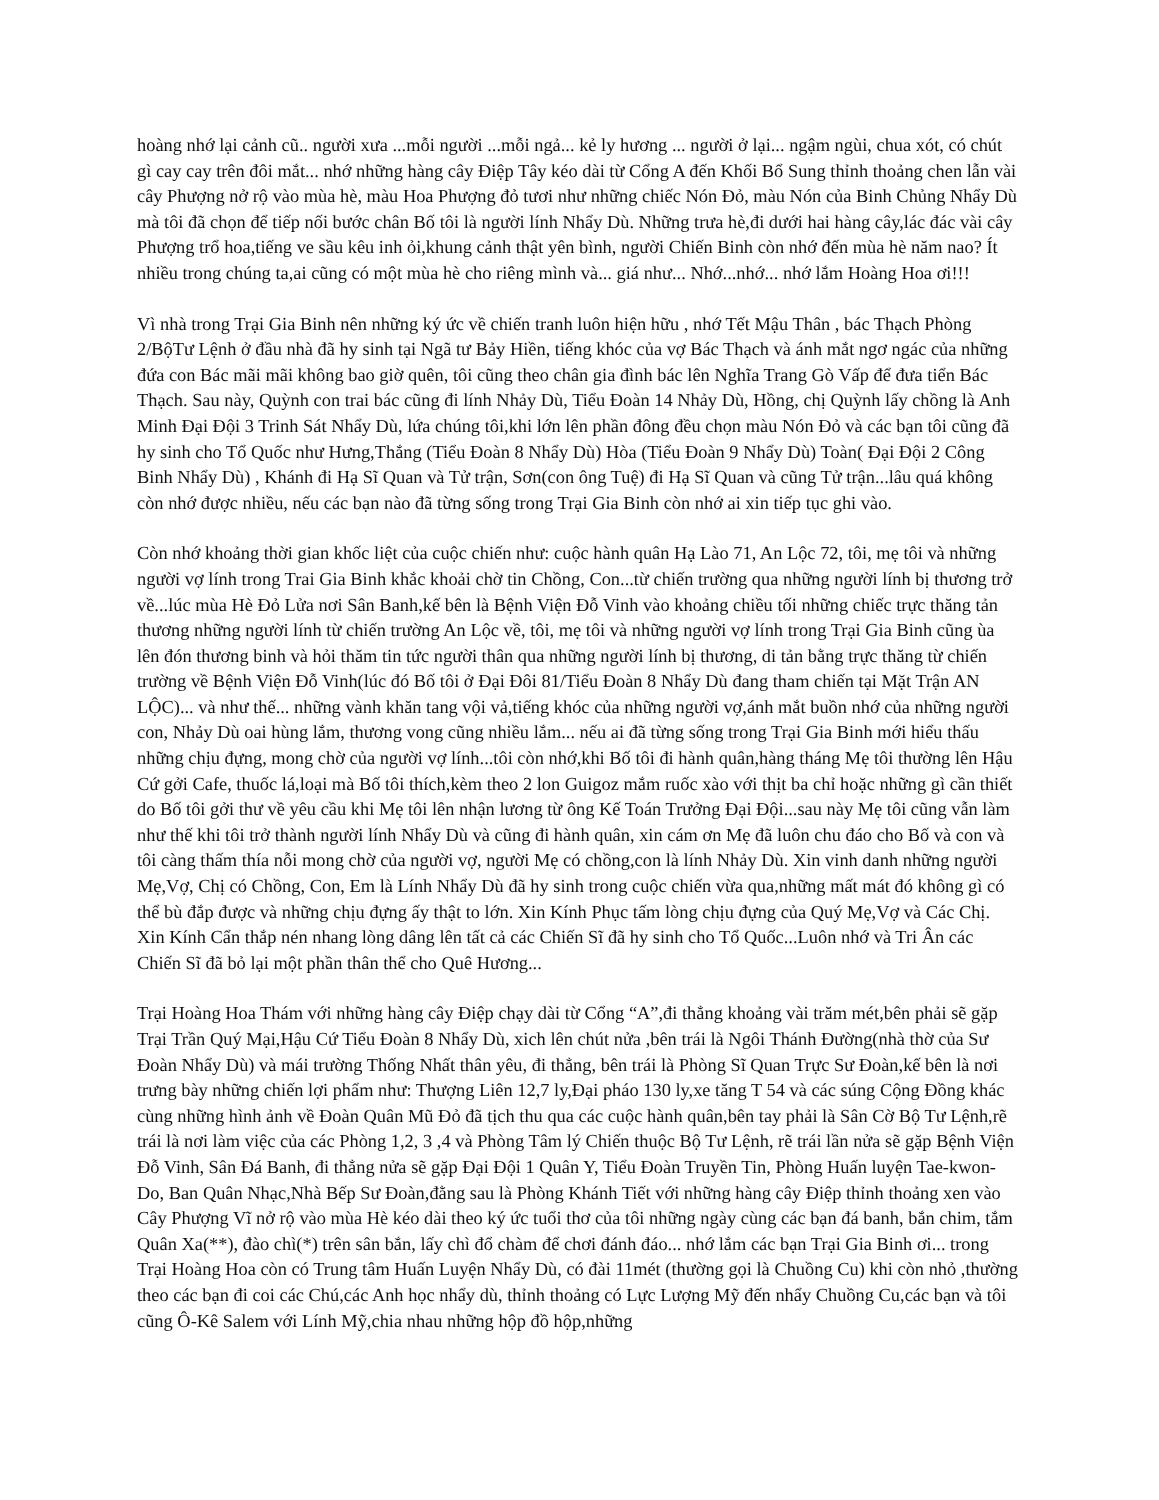hoàng nhớ lại cảnh cũ.. người xưa ...mỗi người ...mỗi ngả... kẻ ly hương ... người ở lại... ngậm ngùi, chua xót, có chút gì cay cay trên đôi mắt... nhớ những hàng cây Điệp Tây kéo dài từ Cổng A đến Khối Bổ Sung thỉnh thoảng chen lẫn vài cây Phượng nở rộ vào mùa hè, màu Hoa Phượng đỏ tươi như những chiếc Nón Đỏ, màu Nón của Binh Chủng Nhẩy Dù mà tôi đã chọn để tiếp nối bước chân Bố tôi là người lính Nhẩy Dù. Những trưa hè,đi dưới hai hàng cây,lác đác vài cây Phượng trổ hoa,tiếng ve sầu kêu inh ỏi,khung cảnh thật yên bình, người Chiến Binh còn nhớ đến mùa hè năm nao? Ít nhiều trong chúng ta,ai cũng có một mùa hè cho riêng mình và... giá như... Nhớ...nhớ... nhớ lắm Hoàng Hoa ơi!!!
Vì nhà trong Trại Gia Binh nên những ký ức về chiến tranh luôn hiện hữu , nhớ Tết Mậu Thân , bác Thạch Phòng 2/BộTư Lệnh ở đầu nhà đã hy sinh tại Ngã tư Bảy Hiền, tiếng khóc của vợ Bác Thạch và ánh mắt ngơ ngác của những đứa con Bác mãi mãi không bao giờ quên, tôi cũng theo chân gia đình bác lên Nghĩa Trang Gò Vấp để đưa tiển Bác Thạch. Sau này, Quỳnh con trai bác cũng đi lính Nhảy Dù, Tiểu Đoàn 14 Nhảy Dù, Hồng, chị Quỳnh lấy chồng là Anh Minh Đại Đội 3 Trinh Sát Nhẩy Dù, lứa chúng tôi,khi lớn lên phần đông đều chọn màu Nón Đỏ và các bạn tôi cũng đã hy sinh cho Tổ Quốc như Hưng,Thắng (Tiểu Đoàn 8 Nhẩy Dù) Hòa (Tiểu Đoàn 9 Nhẩy Dù) Toàn( Đại Đội 2 Công Binh Nhẩy Dù) , Khánh đi Hạ Sĩ Quan và Tử trận, Sơn(con ông Tuệ) đi Hạ Sĩ Quan và cũng Tử trận...lâu quá không còn nhớ được nhiều, nếu các bạn nào đã từng sống trong Trại Gia Binh còn nhớ ai xin tiếp tục ghi vào.
Còn nhớ khoảng thời gian khốc liệt của cuộc chiến như: cuộc hành quân Hạ Lào 71, An Lộc 72, tôi, mẹ tôi và những người vợ lính trong Trai Gia Binh khắc khoải chờ tin Chồng, Con...từ chiến trường qua những người lính bị thương trở về...lúc mùa Hè Đỏ Lửa nơi Sân Banh,kế bên là Bệnh Viện Đỗ Vinh vào khoảng chiều tối những chiếc trực thăng tản thương những người lính từ chiến trường An Lộc về, tôi, mẹ tôi và những người vợ lính trong Trại Gia Binh cũng ùa lên đón thương binh và hỏi thăm tin tức người thân qua những người lính bị thương, di tản bằng trực thăng từ chiến trường về Bệnh Viện Đỗ Vinh(lúc đó Bố tôi ở Đại Đôi 81/Tiểu Đoàn 8 Nhẩy Dù đang tham chiến tại Mặt Trận AN LỘC)... và như thế... những vành khăn tang vội vả,tiếng khóc của những người vợ,ánh mắt buồn nhớ của những người con, Nhảy Dù oai hùng lắm, thương vong cũng nhiều lắm... nếu ai đã từng sống trong Trại Gia Binh mới hiểu thấu những chịu đựng, mong chờ của người vợ lính...tôi còn nhớ,khi Bố tôi đi hành quân,hàng tháng Mẹ tôi thường lên Hậu Cứ gởi Cafe, thuốc lá,loại mà Bố tôi thích,kèm theo 2 lon Guigoz mắm ruốc xào với thịt ba chỉ hoặc những gì cần thiết do Bố tôi gởi thư về yêu cầu khi Mẹ tôi lên nhận lương từ ông Kế Toán Trưởng Đại Đội...sau này Mẹ tôi cũng vẫn làm như thế khi tôi trở thành người lính Nhẩy Dù và cũng đi hành quân, xin cám ơn Mẹ đã luôn chu đáo cho Bố và con và tôi càng thấm thía nỗi mong chờ của người vợ, người Mẹ có chồng,con là lính Nhảy Dù. Xin vinh danh những người Mẹ,Vợ, Chị có Chồng, Con, Em là Lính Nhẩy Dù đã hy sinh trong cuộc chiến vừa qua,những mất mát đó không gì có thể bù đắp được và những chịu đựng ấy thật to lớn. Xin Kính Phục tấm lòng chịu đựng của Quý Mẹ,Vợ và Các Chị. Xin Kính Cẩn thắp nén nhang lòng dâng lên tất cả các Chiến Sĩ đã hy sinh cho Tổ Quốc...Luôn nhớ và Tri Ân các Chiến Sĩ đã bỏ lại một phần thân thể cho Quê Hương...
Trại Hoàng Hoa Thám với những hàng cây Điệp chạy dài từ Cổng “A”,đi thẳng khoảng vài trăm mét,bên phải sẽ gặp Trại Trần Quý Mại,Hậu Cứ Tiểu Đoàn 8 Nhẩy Dù, xich lên chút nửa ,bên trái là Ngôi Thánh Đường(nhà thờ của Sư Đoàn Nhẩy Dù) và mái trường Thống Nhất thân yêu, đi thẳng, bên trái là Phòng Sĩ Quan Trực Sư Đoàn,kế bên là nơi trưng bày những chiến lợi phẩm như: Thượng Liên 12,7 ly,Đại pháo 130 ly,xe tăng T 54 và các súng Cộng Đồng khác cùng những hình ảnh về Đoàn Quân Mũ Đỏ đã tịch thu qua các cuộc hành quân,bên tay phải là Sân Cờ Bộ Tư Lệnh,rẽ trái là nơi làm việc của các Phòng 1,2, 3 ,4 và Phòng Tâm lý Chiến thuộc Bộ Tư Lệnh, rẽ trái lần nửa sẽ gặp Bệnh Viện Đỗ Vinh, Sân Đá Banh, đi thẳng nửa sẽ gặp Đại Đội 1 Quân Y, Tiểu Đoàn Truyền Tin, Phòng Huấn luyện Tae-kwon-Do, Ban Quân Nhạc,Nhà Bếp Sư Đoàn,đằng sau là Phòng Khánh Tiết với những hàng cây Điệp thỉnh thoảng xen vào Cây Phượng Vĩ nở rộ vào mùa Hè kéo dài theo ký ức tuổi thơ của tôi những ngày cùng các bạn đá banh, bắn chim, tắm Quân Xa(**), đào chì(*) trên sân bắn, lấy chì đổ chàm để chơi đánh đáo... nhớ lắm các bạn Trại Gia Binh ơi... trong Trại Hoàng Hoa còn có Trung tâm Huấn Luyện Nhẩy Dù, có đài 11mét (thường gọi là Chuồng Cu) khi còn nhỏ ,thường theo các bạn đi coi các Chú,các Anh học nhẩy dù, thỉnh thoảng có Lực Lượng Mỹ đến nhẩy Chuồng Cu,các bạn và tôi cũng Ô-Kê Salem với Lính Mỹ,chia nhau những hộp đồ hộp,những